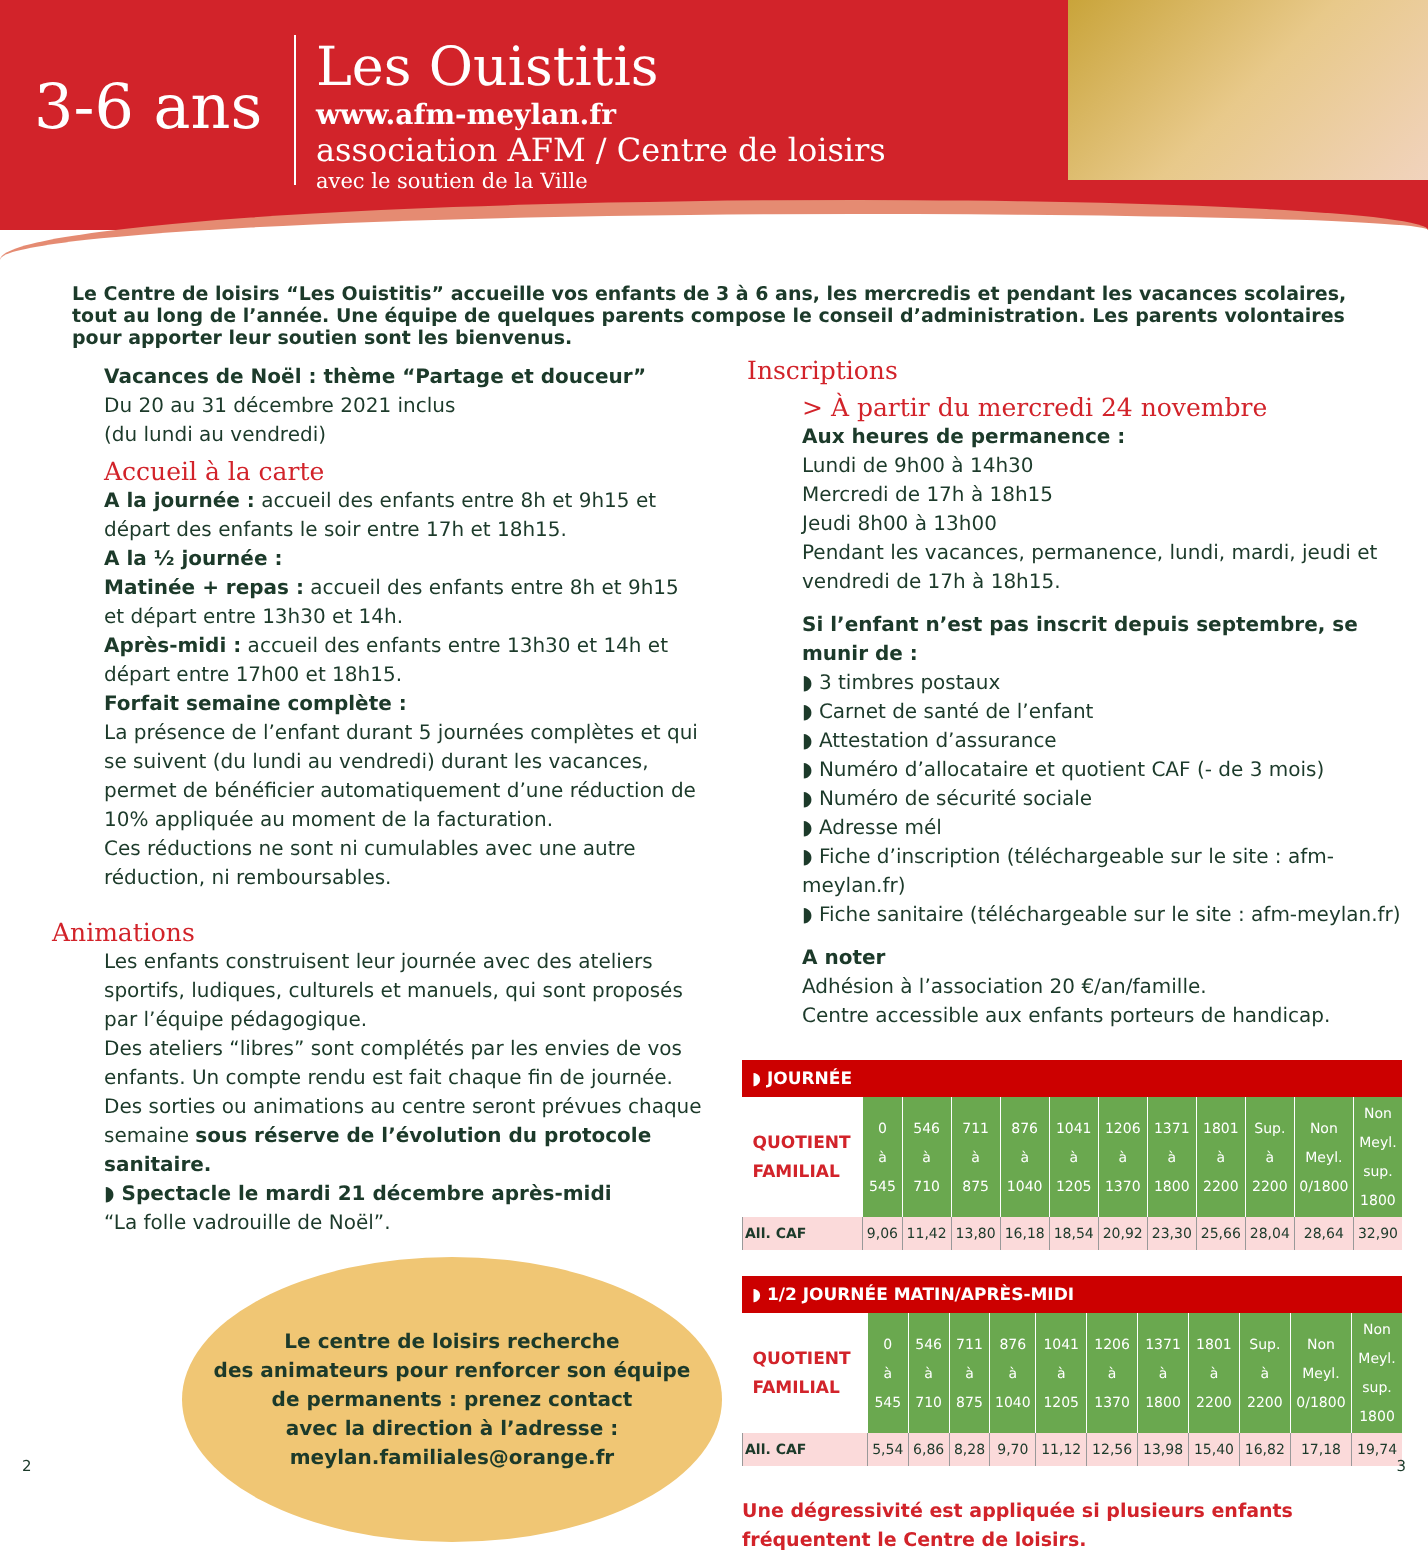3-6 ans
Les Ouistitis
www.afm-meylan.fr
association AFM / Centre de loisirs
avec le soutien de la Ville
Le Centre de loisirs “Les Ouistitis” accueille vos enfants de 3 à 6 ans, les mercredis et pendant les vacances scolaires, tout au long de l’année. Une équipe de quelques parents compose le conseil d’administration. Les parents volontaires pour apporter leur soutien sont les bienvenus.
Vacances de Noël : thème “Partage et douceur”
Du 20 au 31 décembre 2021 inclus
(du lundi au vendredi)
Accueil à la carte
A la journée : accueil des enfants entre 8h et 9h15 et départ des enfants le soir entre 17h et 18h15.
A la ½ journée :
Matinée + repas : accueil des enfants entre 8h et 9h15 et départ entre 13h30 et 14h.
Après-midi : accueil des enfants entre 13h30 et 14h et départ entre 17h00 et 18h15.
Forfait semaine complète :
La présence de l’enfant durant 5 journées complètes et qui se suivent (du lundi au vendredi) durant les vacances, permet de bénéficier automatiquement d’une réduction de 10% appliquée au moment de la facturation.
Ces réductions ne sont ni cumulables avec une autre réduction, ni remboursables.
Animations
Les enfants construisent leur journée avec des ateliers sportifs, ludiques, culturels et manuels, qui sont proposés par l’équipe pédagogique.
Des ateliers “libres” sont complétés par les envies de vos enfants. Un compte rendu est fait chaque fin de journée. Des sorties ou animations au centre seront prévues chaque semaine sous réserve de l’évolution du protocole sanitaire.
◗ Spectacle le mardi 21 décembre après-midi
“La folle vadrouille de Noël”.
Le centre de loisirs recherche
des animateurs pour renforcer son équipe
de permanents : prenez contact
avec la direction à l’adresse :
meylan.familiales@orange.fr
Inscriptions
> À partir du mercredi 24 novembre
Aux heures de permanence :
Lundi de 9h00 à 14h30
Mercredi de 17h à 18h15
Jeudi 8h00 à 13h00
Pendant les vacances, permanence, lundi, mardi, jeudi et vendredi de 17h à 18h15.
Si l’enfant n’est pas inscrit depuis septembre, se munir de :
◗ 3 timbres postaux
◗ Carnet de santé de l’enfant
◗ Attestation d’assurance
◗ Numéro d’allocataire et quotient CAF (- de 3 mois)
◗ Numéro de sécurité sociale
◗ Adresse mél
◗ Fiche d’inscription (téléchargeable sur le site : afm-meylan.fr)
◗ Fiche sanitaire (téléchargeable sur le site : afm-meylan.fr)
A noter
Adhésion à l’association 20 €/an/famille.
Centre accessible aux enfants porteurs de handicap.
◗ JOURNÉE
| QUOTIENT FAMILIAL | 0 à 545 | 546 à 710 | 711 à 875 | 876 à 1040 | 1041 à 1205 | 1206 à 1370 | 1371 à 1800 | 1801 à 2200 | Sup. à 2200 | Non Meyl. 0/1800 | Non Meyl. sup. 1800 |
| All. CAF | 9,06 | 11,42 | 13,80 | 16,18 | 18,54 | 20,92 | 23,30 | 25,66 | 28,04 | 28,64 | 32,90 |
◗ 1/2 JOURNÉE MATIN/APRÈS-MIDI
| QUOTIENT FAMILIAL | 0 à 545 | 546 à 710 | 711 à 875 | 876 à 1040 | 1041 à 1205 | 1206 à 1370 | 1371 à 1800 | 1801 à 2200 | Sup. à 2200 | Non Meyl. 0/1800 | Non Meyl. sup. 1800 |
| All. CAF | 5,54 | 6,86 | 8,28 | 9,70 | 11,12 | 12,56 | 13,98 | 15,40 | 16,82 | 17,18 | 19,74 |
Une dégressivité est appliquée si plusieurs enfants fréquentent le Centre de loisirs.
2 3